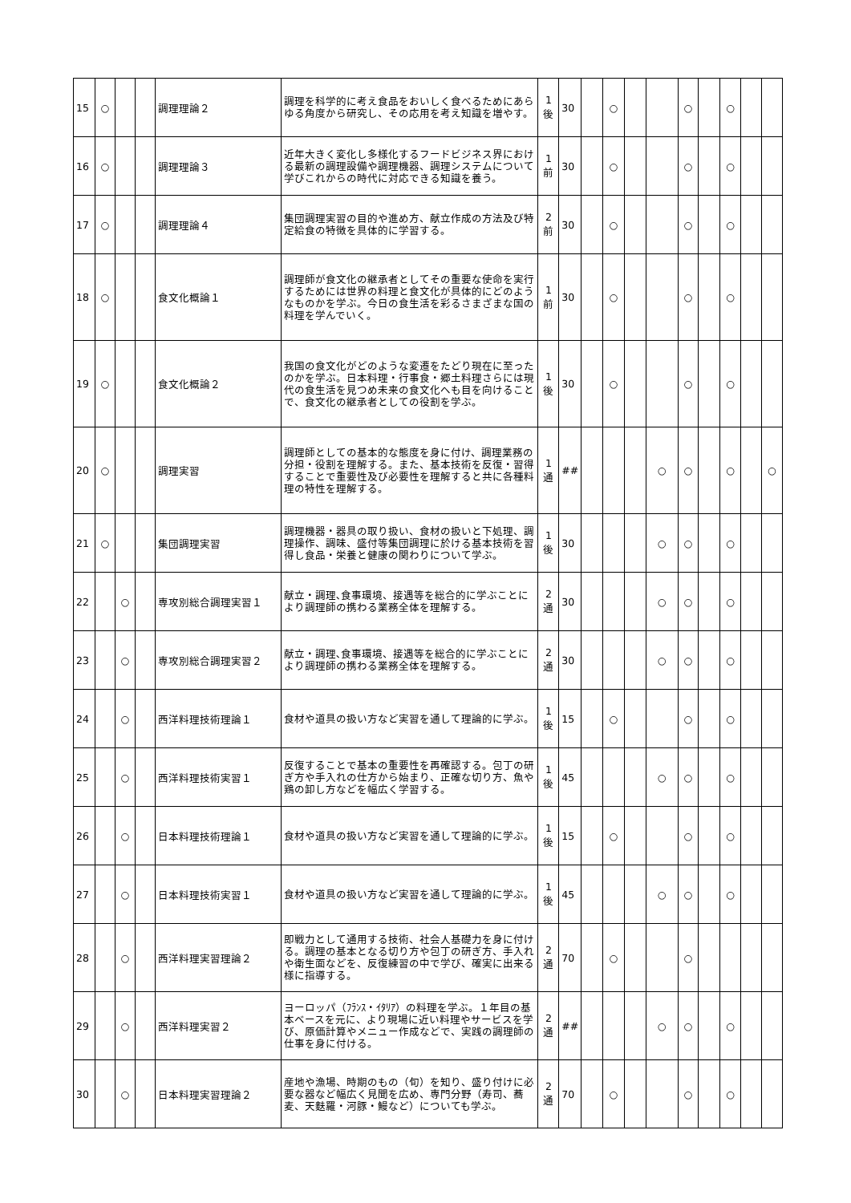| 15 | ○ | | | 調理理論２ | 調理を科学的に考え食品をおいしく食べるためにあらゆる角度から研究し、その応用を考え知識を増やす。 | 1 後 | 30 | | ○ | | | ○ | | ○ | | |
| 16 | ○ | | | 調理理論３ | 近年大きく変化し多様化するフードビジネス界における最新の調理設備や調理機器、調理システムについて学びこれからの時代に対応できる知識を養う。 | 1 前 | 30 | | ○ | | | ○ | | ○ | | |
| 17 | ○ | | | 調理理論４ | 集団調理実習の目的や進め方、献立作成の方法及び特定給食の特徴を具体的に学習する。 | 2 前 | 30 | | ○ | | | ○ | | ○ | | |
| 18 | ○ | | | 食文化概論１ | 調理師が食文化の継承者としてその重要な使命を実行するためには世界の料理と食文化が具体的にどのようなものかを学ぶ。今日の食生活を彩るさまざまな国の料理を学んでいく。 | 1 前 | 30 | | ○ | | | ○ | | ○ | | |
| 19 | ○ | | | 食文化概論２ | 我国の食文化がどのような変遷をたどり現在に至ったのかを学ぶ。日本料理・行事食・郷土料理さらには現代の食生活を見つめ未来の食文化へも目を向けることで、食文化の継承者としての役割を学ぶ。 | 1 後 | 30 | | ○ | | | ○ | | ○ | | |
| 20 | ○ | | | 調理実習 | 調理師としての基本的な態度を身に付け、調理業務の分担・役割を理解する。また、基本技術を反復・習得することで重要性及び必要性を理解すると共に各種料理の特性を理解する。 | 1 通 | ## | | | | ○ | ○ | | ○ | | ○ |
| 21 | ○ | | | 集団調理実習 | 調理機器・器具の取り扱い、食材の扱いと下処理、調理操作、調味、盛付等集団調理に於ける基本技術を習得し食品・栄養と健康の関わりについて学ぶ。 | 1 後 | 30 | | | | ○ | ○ | | ○ | | |
| 22 | | ○ | | 専攻別総合調理実習１ | 献立・調理､食事環境、接遇等を総合的に学ぶことにより調理師の携わる業務全体を理解する。 | 2 通 | 30 | | | | ○ | ○ | | ○ | | |
| 23 | | ○ | | 専攻別総合調理実習２ | 献立・調理､食事環境、接遇等を総合的に学ぶことにより調理師の携わる業務全体を理解する。 | 2 通 | 30 | | | | ○ | ○ | | ○ | | |
| 24 | | ○ | | 西洋料理技術理論１ | 食材や道具の扱い方など実習を通して理論的に学ぶ。 | 1 後 | 15 | | ○ | | | ○ | | ○ | | |
| 25 | | ○ | | 西洋料理技術実習１ | 反復することで基本の重要性を再確認する。包丁の研ぎ方や手入れの仕方から始まり、正確な切り方、魚や鶏の卸し方などを幅広く学習する。 | 1 後 | 45 | | | | ○ | ○ | | ○ | | |
| 26 | | ○ | | 日本料理技術理論１ | 食材や道具の扱い方など実習を通して理論的に学ぶ。 | 1 後 | 15 | | ○ | | | ○ | | ○ | | |
| 27 | | ○ | | 日本料理技術実習１ | 食材や道具の扱い方など実習を通して理論的に学ぶ。 | 1 後 | 45 | | | | ○ | ○ | | ○ | | |
| 28 | | ○ | | 西洋料理実習理論２ | 即戦力として通用する技術、社会人基礎力を身に付ける。調理の基本となる切り方や包丁の研ぎ方、手入れや衛生面などを、反復練習の中で学び、確実に出来る様に指導する。 | 2 通 | 70 | | ○ | | | ○ | | | | |
| 29 | | ○ | | 西洋料理実習２ | ヨーロッパ（ﾌﾗﾝｽ・ｲﾀﾘｱ）の料理を学ぶ。１年目の基本ベースを元に、より現場に近い料理やサービスを学び、原価計算やメニュー作成などで、実践の調理師の仕事を身に付ける。 | 2 通 | ## | | | | ○ | ○ | | ○ | | |
| 30 | | ○ | | 日本料理実習理論２ | 産地や漁場、時期のもの（旬）を知り、盛り付けに必要な器など幅広く見聞を広め、専門分野（寿司、蕎麦、天麩羅・河豚・鰻など）についても学ぶ。 | 2 通 | 70 | | ○ | | | ○ | | ○ | | |